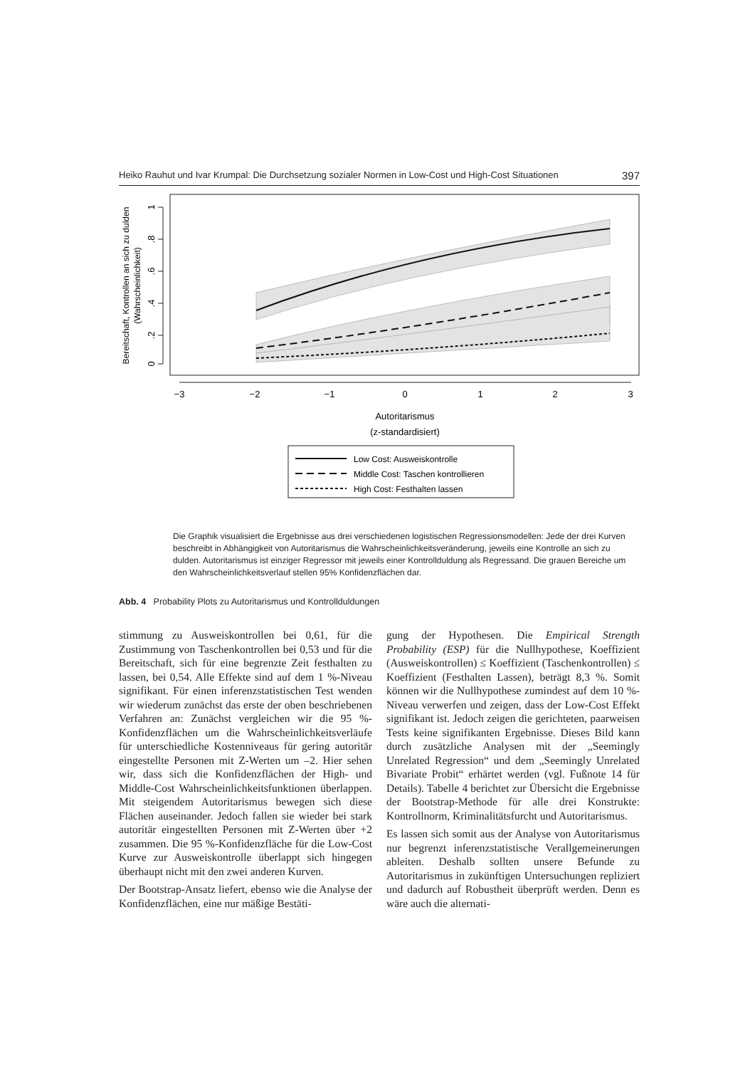Heiko Rauhut und Ivar Krumpal: Die Durchsetzung sozialer Normen in Low-Cost und High-Cost Situationen 397
Bereitschaft, Kontrollen an sich zu dulden
(Wahrscheinlichkeit)
1
.8
.6
.4
.2
0
−3
−2
−1
0
1
2
3
Autoritarismus
(z-standardisiert)
Low Cost: Ausweiskontrolle
Middle Cost: Taschen kontrollieren
High Cost: Festhalten lassen
Die Graphik visualisiert die Ergebnisse aus drei verschiedenen logistischen Regressionsmodellen: Jede der drei Kurven beschreibt in Abhängigkeit von Autoritarismus die Wahrscheinlichkeitsveränderung, jeweils eine Kontrolle an sich zu dulden. Autoritarismus ist einziger Regressor mit jeweils einer Kontrollduldung als Regressand. Die grauen Bereiche um den Wahrscheinlichkeitsverlauf stellen 95% Konfidenzflächen dar.
Abb. 4 Probability Plots zu Autoritarismus und Kontrollduldungen
stimmung zu Ausweiskontrollen bei 0,61, für die Zustimmung von Taschenkontrollen bei 0,53 und für die Bereitschaft, sich für eine begrenzte Zeit festhalten zu lassen, bei 0,54. Alle Effekte sind auf dem 1 %-Niveau signifikant. Für einen inferenzstatistischen Test wenden wir wiederum zunächst das erste der oben beschriebenen Verfahren an: Zunächst vergleichen wir die 95 %-Konfidenzflächen um die Wahrscheinlichkeitsverläufe für unterschiedliche Kostenniveaus für gering autoritär eingestellte Personen mit Z-Werten um –2. Hier sehen wir, dass sich die Konfidenzflächen der High- und Middle-Cost Wahrscheinlichkeitsfunktionen überlappen. Mit steigendem Autoritarismus bewegen sich diese Flächen auseinander. Jedoch fallen sie wieder bei stark autoritär eingestellten Personen mit Z-Werten über +2 zusammen. Die 95 %-Konfidenzfläche für die Low-Cost Kurve zur Ausweiskontrolle überlappt sich hingegen überhaupt nicht mit den zwei anderen Kurven.
Der Bootstrap-Ansatz liefert, ebenso wie die Analyse der Konfidenzflächen, eine nur mäßige Bestäti-
gung der Hypothesen. Die Empirical Strength Probability (ESP) für die Nullhypothese, Koeffizient (Ausweiskontrollen) ≤ Koeffizient (Taschenkontrollen) ≤ Koeffizient (Festhalten Lassen), beträgt 8,3 %. Somit können wir die Nullhypothese zumindest auf dem 10 %-Niveau verwerfen und zeigen, dass der Low-Cost Effekt signifikant ist. Jedoch zeigen die gerichteten, paarweisen Tests keine signifikanten Ergebnisse. Dieses Bild kann durch zusätzliche Analysen mit der „Seemingly Unrelated Regression“ und dem „Seemingly Unrelated Bivariate Probit“ erhärtet werden (vgl. Fußnote 14 für Details). Tabelle 4 berichtet zur Übersicht die Ergebnisse der Bootstrap-Methode für alle drei Konstrukte: Kontrollnorm, Kriminalitätsfurcht und Autoritarismus.
Es lassen sich somit aus der Analyse von Autoritarismus nur begrenzt inferenzstatistische Verallgemeinerungen ableiten. Deshalb sollten unsere Befunde zu Autoritarismus in zukünftigen Untersuchungen repliziert und dadurch auf Robustheit überprüft werden. Denn es wäre auch die alternati-